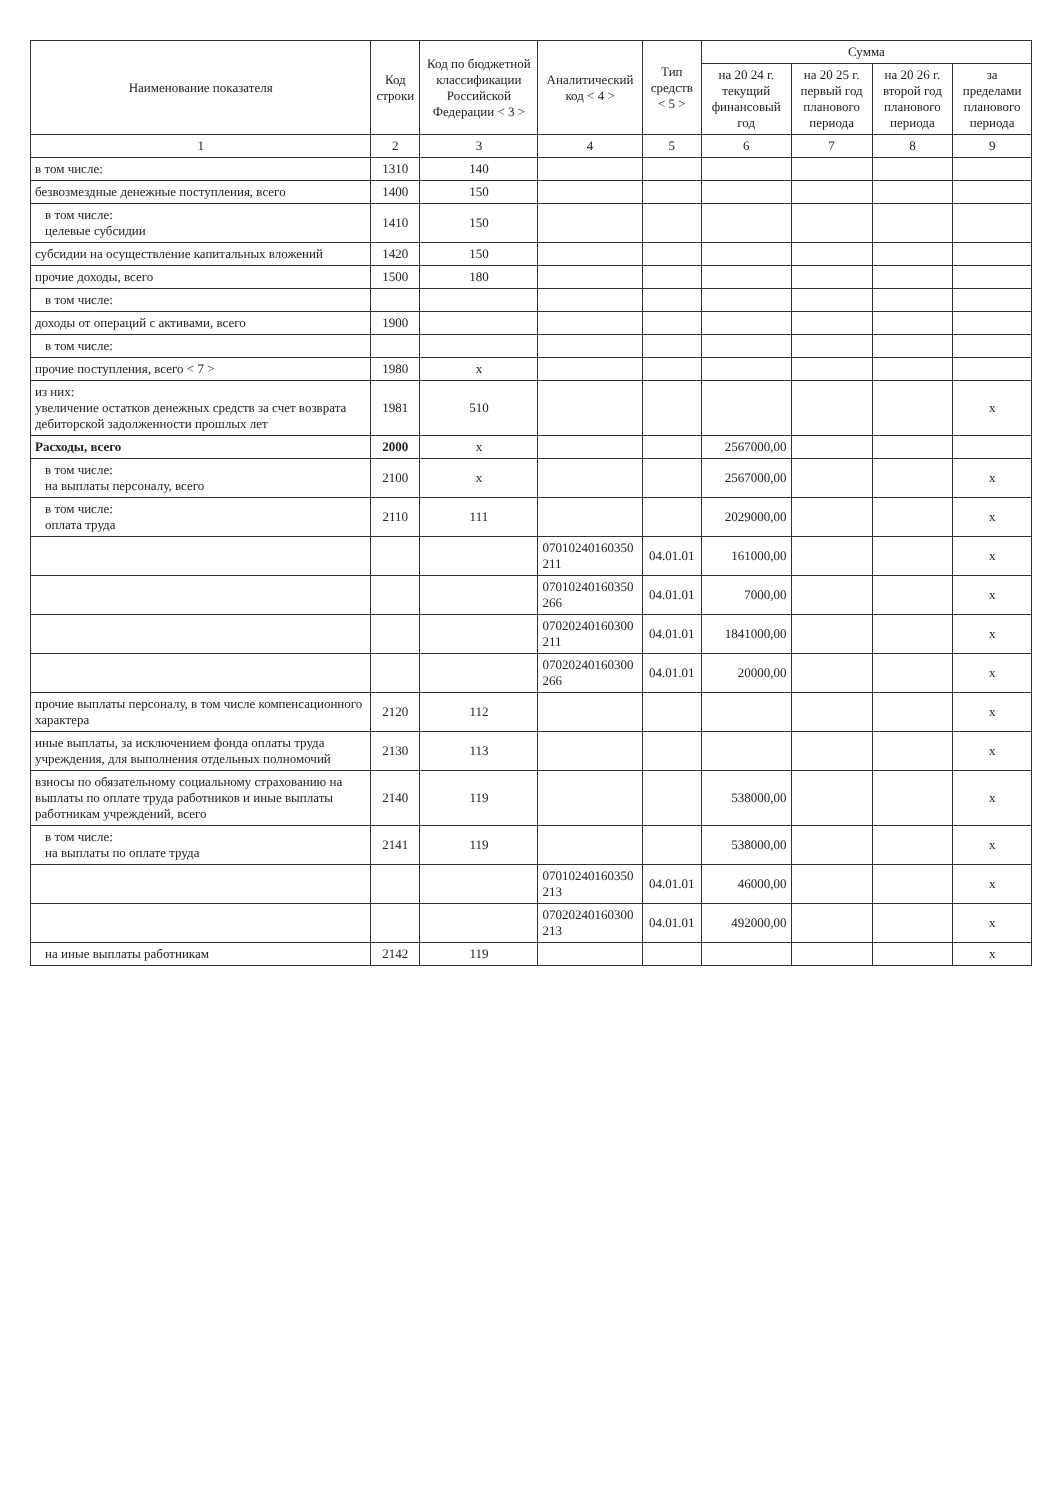| Наименование показателя | Код строки | Код по бюджетной классификации Российской Федерации < 3 > | Аналитический код < 4 > | Тип средств < 5 > | Сумма | | | |
| --- | --- | --- | --- | --- | --- | --- | --- | --- |
| | | | | | на 20 24 г. текущий финансовый год | на 20 25 г. первый год планового периода | на 20 26 г. второй год планового периода | за пределами планового периода |
| 1 | 2 | 3 | 4 | 5 | 6 | 7 | 8 | 9 |
| в том числе: | 1310 | 140 | | | | | | |
| безвозмездные денежные поступления, всего | 1400 | 150 | | | | | | |
| в том числе: целевые субсидии | 1410 | 150 | | | | | | |
| субсидии на осуществление капитальных вложений | 1420 | 150 | | | | | | |
| прочие доходы, всего | 1500 | 180 | | | | | | |
| в том числе: | | | | | | | | |
| доходы от операций с активами, всего | 1900 | | | | | | | |
| в том числе: | | | | | | | | |
| прочие поступления, всего < 7 > | 1980 | x | | | | | | |
| из них: увеличение остатков денежных средств за счет возврата дебиторской задолженности прошлых лет | 1981 | 510 | | | | | | x |
| Расходы, всего | 2000 | x | | | 2567000,00 | | | |
| в том числе: на выплаты персоналу, всего | 2100 | x | | | 2567000,00 | | | x |
| в том числе: оплата труда | 2110 | 111 | | | 2029000,00 | | | x |
| | | | 07010240160350 211 | 04.01.01 | 161000,00 | | | x |
| | | | 07010240160350 266 | 04.01.01 | 7000,00 | | | x |
| | | | 07020240160300 211 | 04.01.01 | 1841000,00 | | | x |
| | | | 07020240160300 266 | 04.01.01 | 20000,00 | | | x |
| прочие выплаты персоналу, в том числе компенсационного характера | 2120 | 112 | | | | | | x |
| иные выплаты, за исключением фонда оплаты труда учреждения, для выполнения отдельных полномочий | 2130 | 113 | | | | | | x |
| взносы по обязательному социальному страхованию на выплаты по оплате труда работников и иные выплаты работникам учреждений, всего | 2140 | 119 | | | 538000,00 | | | x |
| в том числе: на выплаты по оплате труда | 2141 | 119 | | | 538000,00 | | | x |
| | | | 07010240160350 213 | 04.01.01 | 46000,00 | | | x |
| | | | 07020240160300 213 | 04.01.01 | 492000,00 | | | x |
| на иные выплаты работникам | 2142 | 119 | | | | | | x |